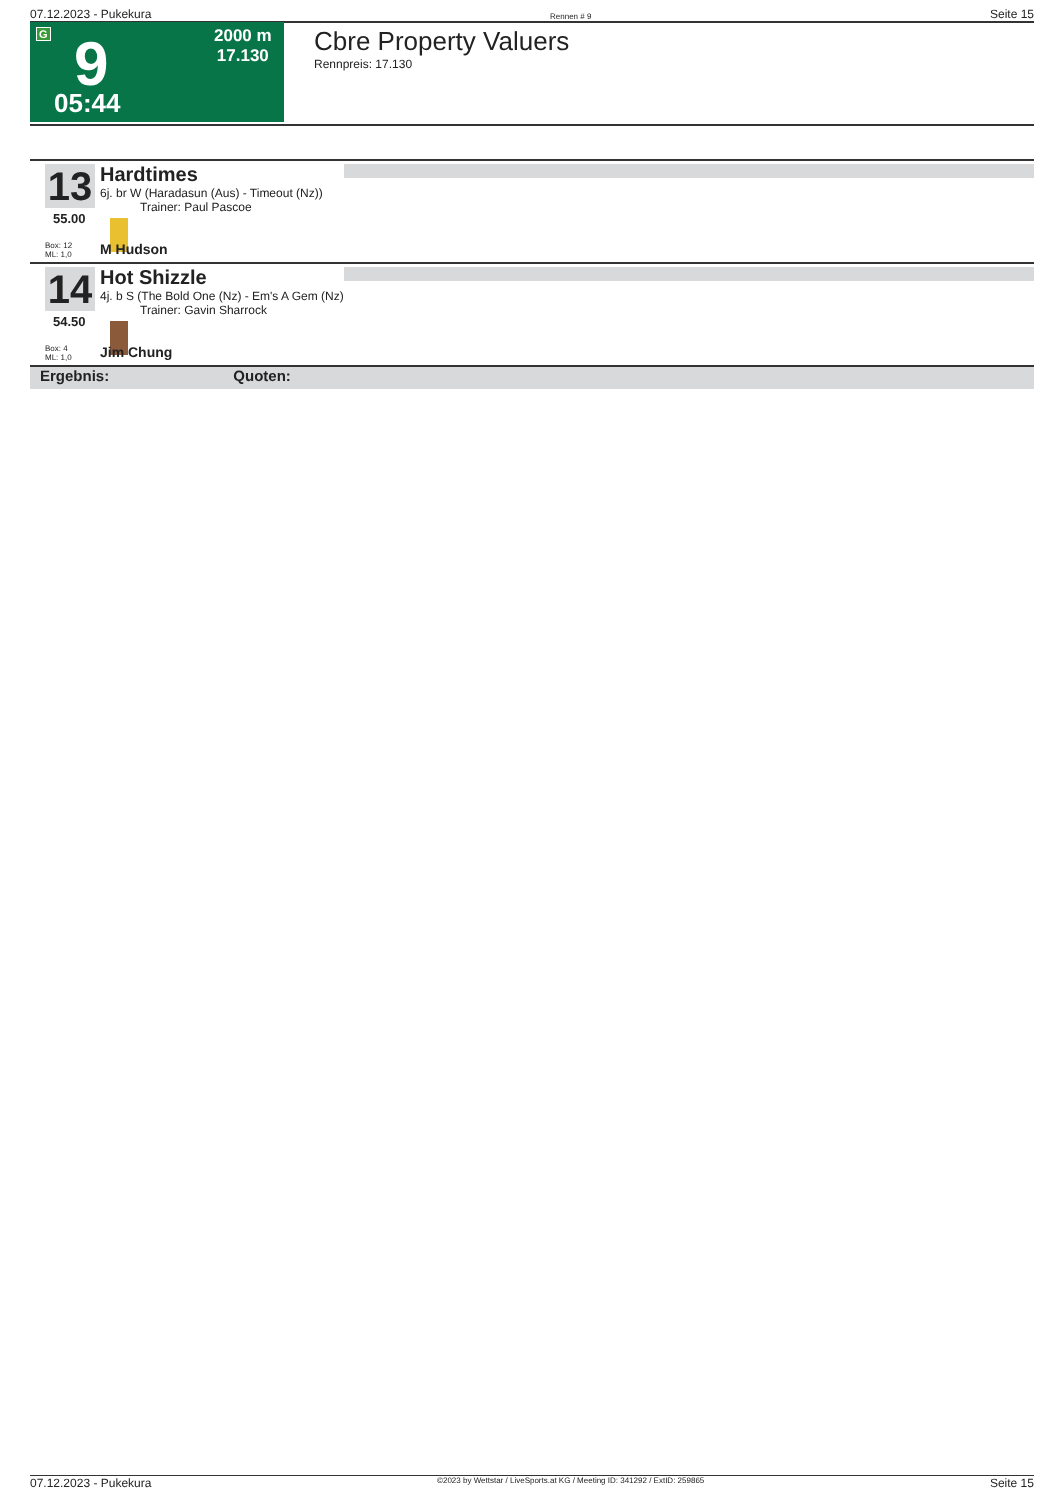07.12.2023 - Pukekura Rennen # 9 Seite 15
G 9 2000 m
17.130
05:44
Cbre Property Valuers
Rennpreis: 17.130
13
55.00
Box: 12
ML: 1,0
Hardtimes
6j. br W (Haradasun (Aus) - Timeout (Nz))
Trainer: Paul Pascoe
M Hudson
14
54.50
Box: 4
ML: 1,0
Hot Shizzle
4j. b S (The Bold One (Nz) - Em's A Gem (Nz)
Trainer: Gavin Sharrock
Jim Chung
Ergebnis: Quoten:
07.12.2023 - Pukekura ©2023 by Wettstar / LiveSports.at KG / Meeting ID: 341292 / ExtID: 259865 Seite 15